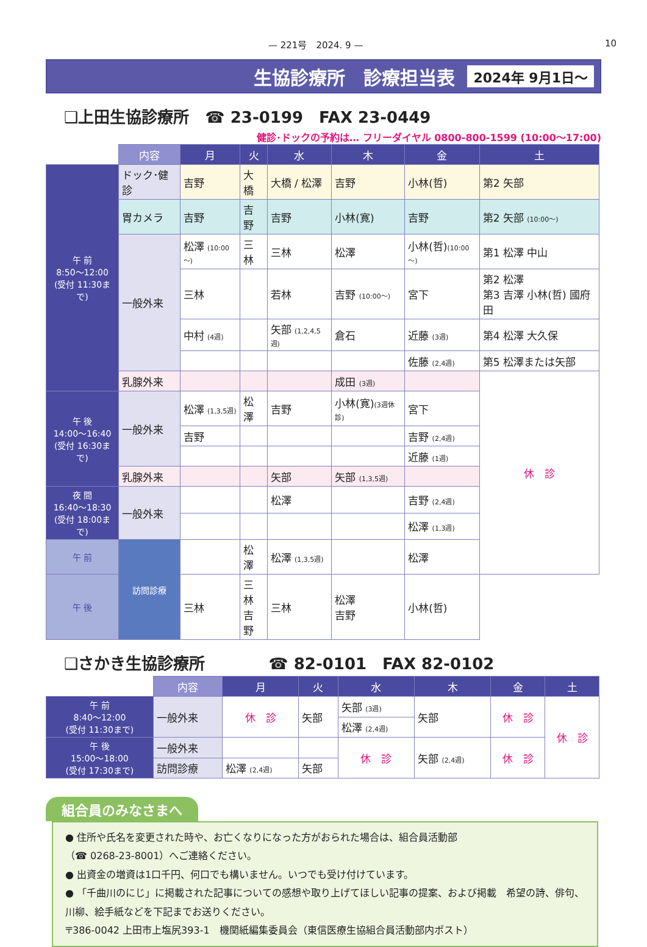— 221号　2024. 9 — 10
生協診療所　診療担当表 2024年 9月1日～
❑上田生協診療所　☎ 23-0199　FAX 23-0449
健診･ドックの予約は… フリーダイヤル 0800-800-1599 (10:00～17:00)
| | 内容 | 月 | 火 | 水 | 木 | 金 | 土 |
| --- | --- | --- | --- | --- | --- | --- | --- |
| 午 前 8:50～12:00 (受付 11:30まで) | ドック･健診 | 吉野 | 大橋 | 大橋 / 松澤 | 吉野 | 小林(哲) | 第2 矢部 |
| | 胃カメラ | 吉野 | 吉野 | 吉野 | 小林(寛) | 吉野 | 第2 矢部 (10:00～) |
| | 一般外来 | 松澤 (10:00～) | 三林 | 三林 | 松澤 | 小林(哲) (10:00～) | 第1 松澤 中山 |
| | | 三林 | | 若林 | 吉野 (10:00～) | 宮下 | 第2 松澤 第3 吉澤 小林(哲) 國府田 |
| | | 中村 (4週) | | 矢部 (1,2,4,5週) | 倉石 | 近藤 (3週) | 第4 松澤 大久保 |
| | | | | | | 佐藤 (2,4週) | 第5 松澤または矢部 |
| | 乳腺外来 | | | | 成田 (3週) | | 休 診 |
| 午 後 14:00～16:40 (受付 16:30まで) | 一般外来 | 松澤 (1,3,5週) | 松澤 | 吉野 | 小林(寛) (3週休診) | 宮下 | |
| | | 吉野 | | | | 吉野 (2,4週) | |
| | | | | | | 近藤 (1週) | |
| | 乳腺外来 | | | 矢部 | 矢部 (1,3,5週) | | |
| 夜 間 16:40～18:30 (受付 18:00まで) | 一般外来 | | | 松澤 | | 吉野 (2,4週) | |
| | | | | | | 松澤 (1,3週) | |
| 午 前 | 訪問診療 | | 松澤 | 松澤 (1,3,5週) | | 松澤 | |
| 午 後 | | 三林 | 三林 吉野 | 三林 | 松澤 吉野 | 小林(哲) | |
❑さかき生協診療所　　　　☎ 82-0101　FAX 82-0102
| | 内容 | 月 | 火 | 水 | 木 | 金 | 土 |
| --- | --- | --- | --- | --- | --- | --- | --- |
| 午 前 8:40～12:00 (受付 11:30まで) | 一般外来 | 休 診 | 矢部 | 矢部 (3週) | 矢部 | 休 診 | 休 診 |
| | | | | 松澤 (2,4週) | | | |
| 午 後 15:00～18:00 (受付 17:30まで) | 一般外来 | | | 休 診 | 矢部 (2,4週) | 休 診 | |
| | 訪問診療 | 松澤 (2,4週) | 矢部 | | | | |
組合員のみなさまへ
● 住所や氏名を変更された時や、お亡くなりになった方がおられた場合は、組合員活動部
（☎ 0268-23-8001）へご連絡ください。
● 出資金の増資は1口千円、何口でも構いません。いつでも受け付けています。
● 「千曲川のにじ」に掲載された記事についての感想や取り上げてほしい記事の提案、および掲載　希望の詩、俳句、川柳、絵手紙などを下記までお送りください。
〒386-0042 上田市上塩尻393-1　機関紙編集委員会（東信医療生協組合員活動部内ポスト）